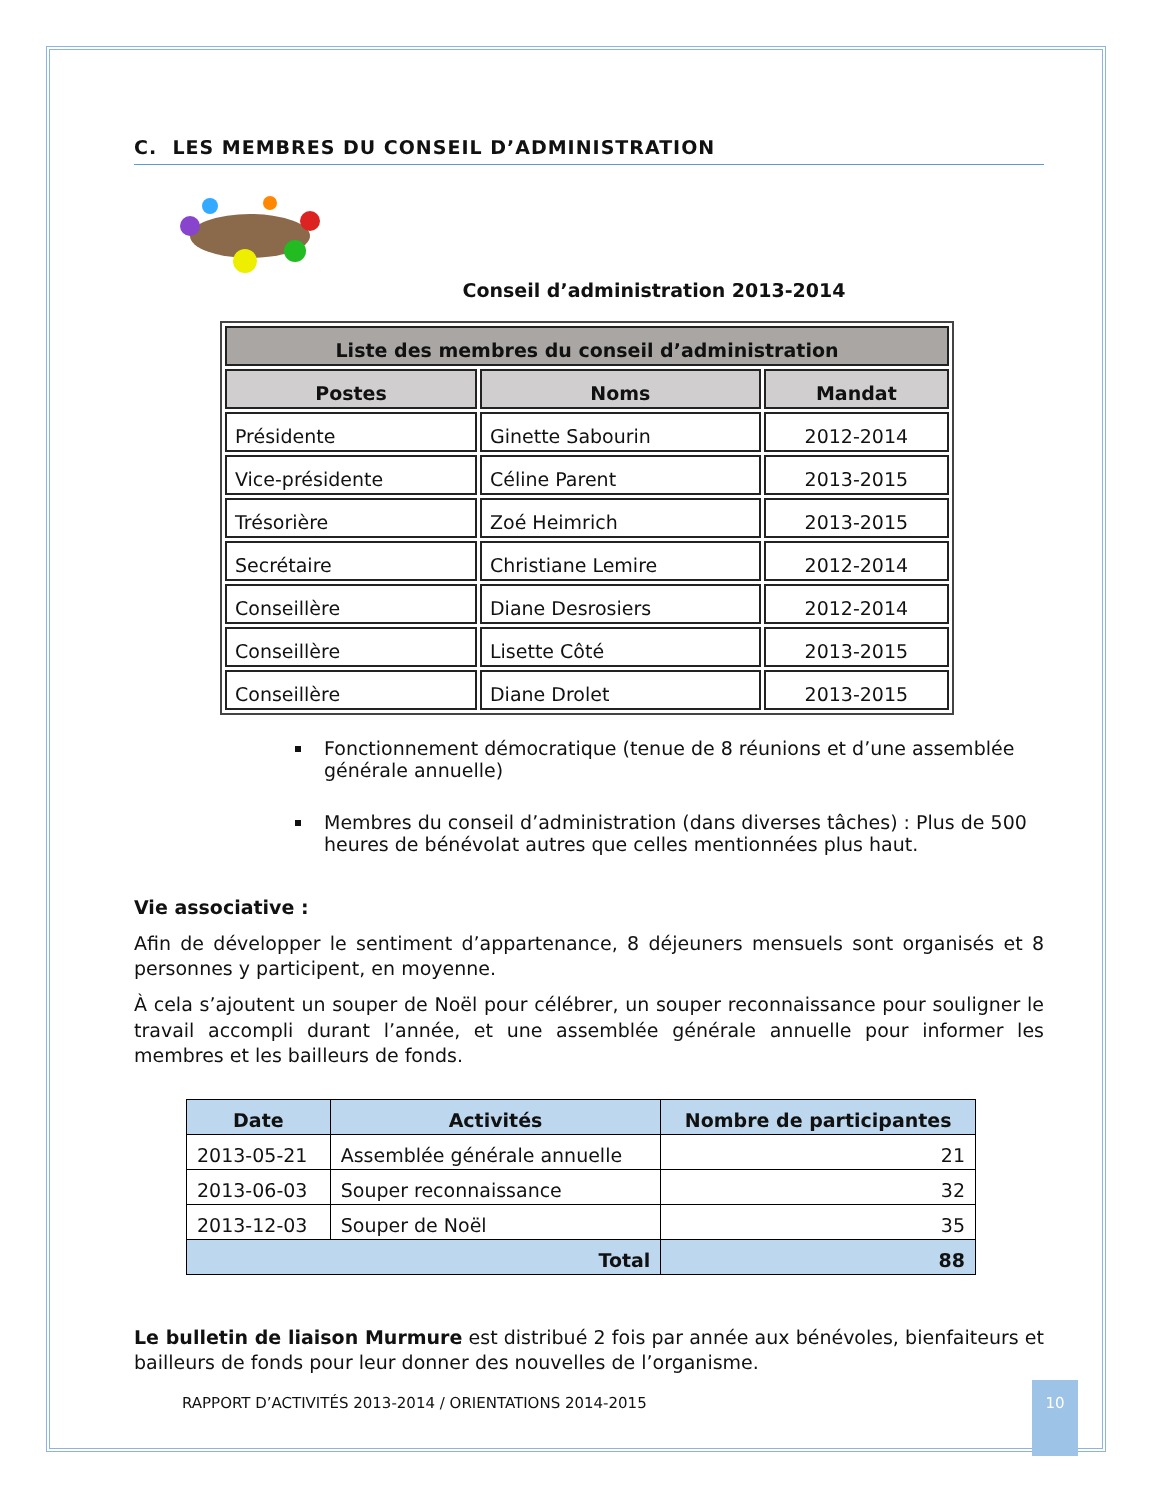C. LES MEMBRES DU CONSEIL D’ADMINISTRATION
Conseil d’administration 2013-2014
| Liste des membres du conseil d’administration | | |
| --- | --- | --- |
| Postes | Noms | Mandat |
| Présidente | Ginette Sabourin | 2012-2014 |
| Vice-présidente | Céline Parent | 2013-2015 |
| Trésorière | Zoé Heimrich | 2013-2015 |
| Secrétaire | Christiane Lemire | 2012-2014 |
| Conseillère | Diane Desrosiers | 2012-2014 |
| Conseillère | Lisette Côté | 2013-2015 |
| Conseillère | Diane Drolet | 2013-2015 |
Fonctionnement démocratique (tenue de 8 réunions et d’une assemblée générale annuelle)
Membres du conseil d’administration (dans diverses tâches) : Plus de 500 heures de bénévolat autres que celles mentionnées plus haut.
Vie associative :
Afin de développer le sentiment d’appartenance, 8 déjeuners mensuels sont organisés et 8 personnes y participent, en moyenne.
À cela s’ajoutent un souper de Noël pour célébrer, un souper reconnaissance pour souligner le travail accompli durant l’année, et une assemblée générale annuelle pour informer les membres et les bailleurs de fonds.
| Date | Activités | Nombre de participantes |
| --- | --- | --- |
| 2013-05-21 | Assemblée générale annuelle | 21 |
| 2013-06-03 | Souper reconnaissance | 32 |
| 2013-12-03 | Souper de Noël | 35 |
| Total | | 88 |
Le bulletin de liaison Murmure est distribué 2 fois par année aux bénévoles, bienfaiteurs et bailleurs de fonds pour leur donner des nouvelles de l’organisme.
RAPPORT D’ACTIVITÉS 2013-2014 / ORIENTATIONS 2014-2015 10